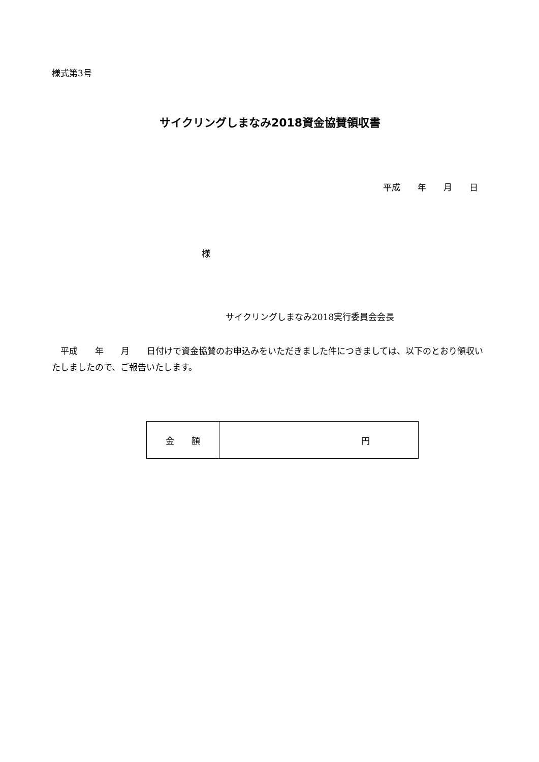様式第3号
サイクリングしまなみ2018資金協賛領収書
平成　　年　　月　　日
様
サイクリングしまなみ2018実行委員会会長
　平成　　年　　月　　日付けで資金協賛のお申込みをいただきました件につきましては、以下のとおり領収いたしましたので、ご報告いたします。
| 金 額 | 円 |